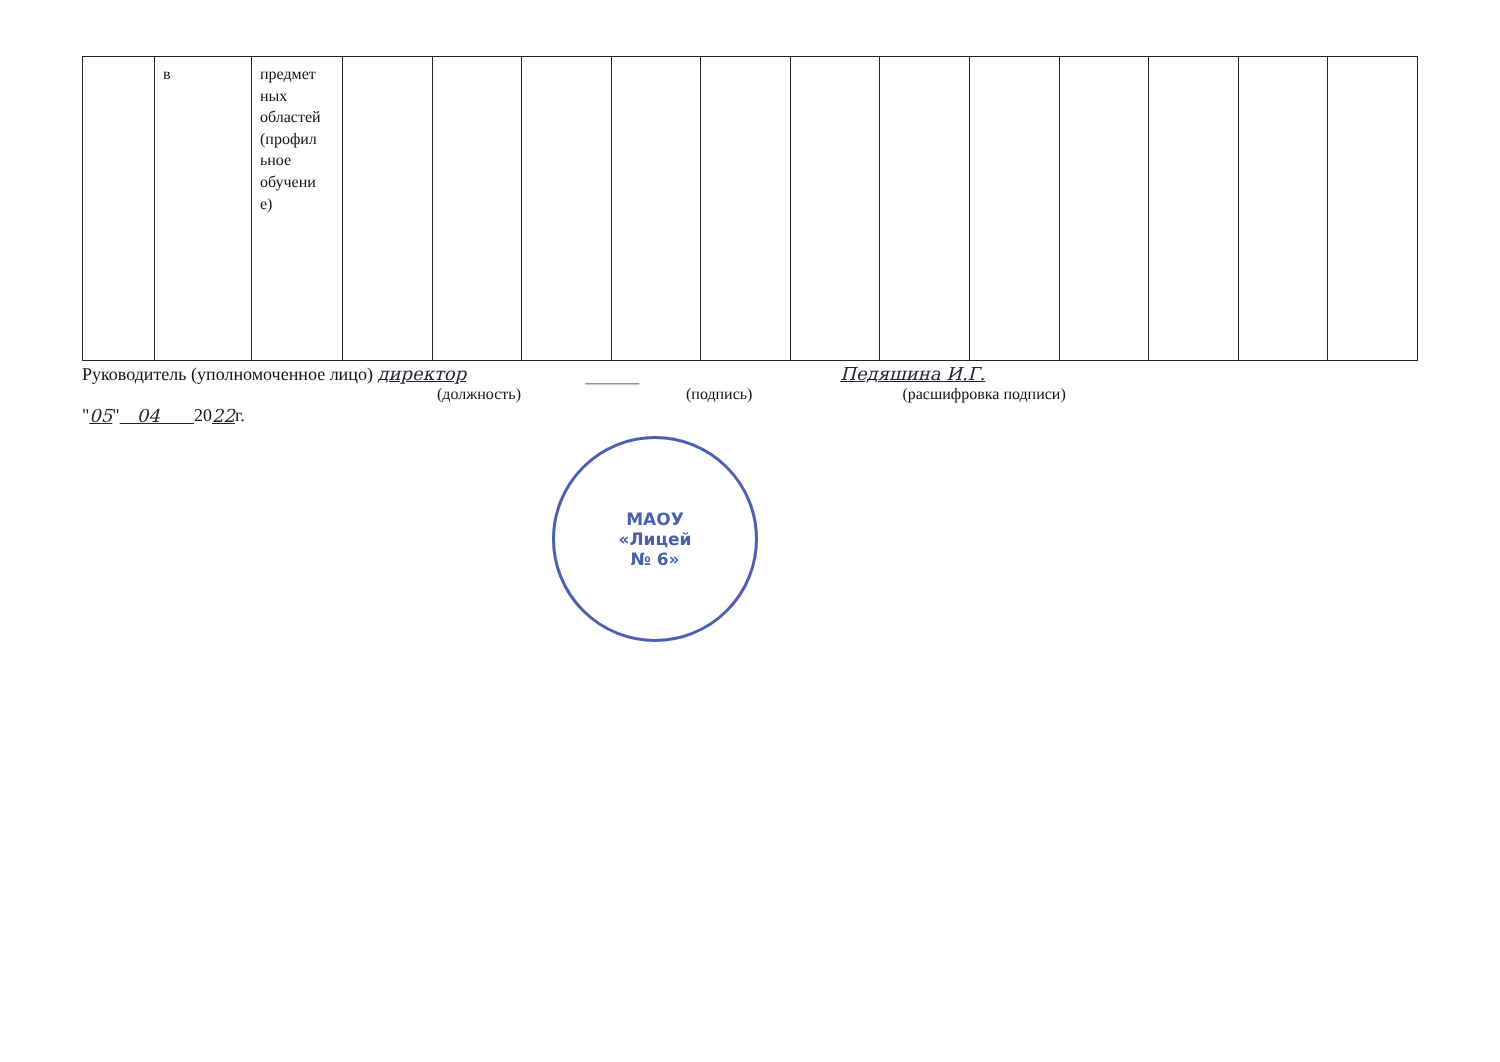| | в | предмет ных областей (профил ьное обучени е) | | | | | | | | | | | | |
Руководитель (уполномоченное лицо) директор ______ Педяшина И.Г.
(должность) (подпись) (расшифровка подписи)
" 05 " 04 20 22 г.
МАОУ
«Лицей
№ 6»